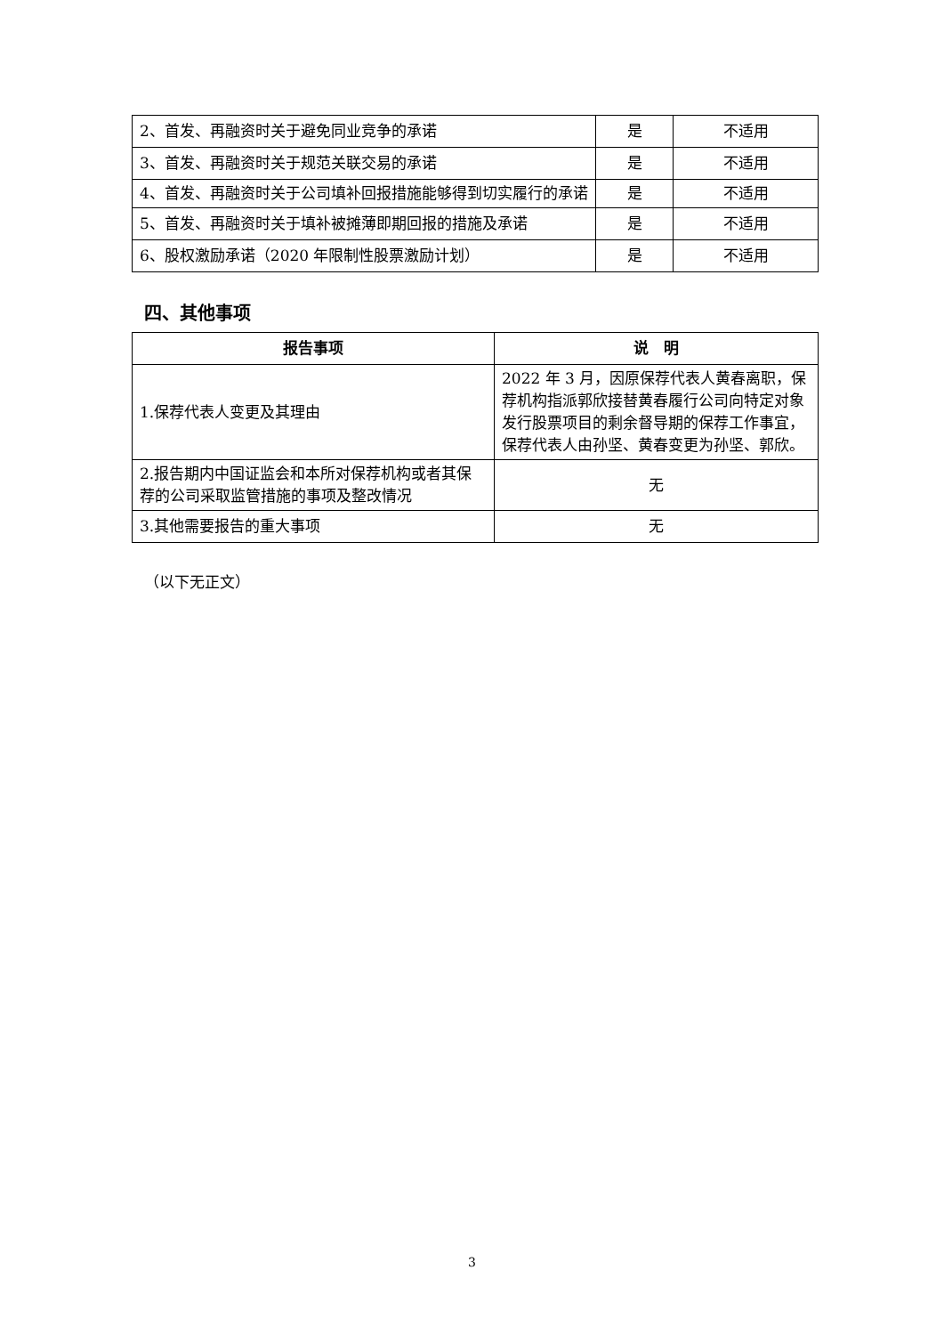| 2、首发、再融资时关于避免同业竞争的承诺 | 是 | 不适用 |
| 3、首发、再融资时关于规范关联交易的承诺 | 是 | 不适用 |
| 4、首发、再融资时关于公司填补回报措施能够得到切实履行的承诺 | 是 | 不适用 |
| 5、首发、再融资时关于填补被摊薄即期回报的措施及承诺 | 是 | 不适用 |
| 6、股权激励承诺（2020 年限制性股票激励计划） | 是 | 不适用 |
四、其他事项
| 报告事项 | 说 明 |
| --- | --- |
| 1.保荐代表人变更及其理由 | 2022 年 3 月，因原保荐代表人黄春离职，保荐机构指派郭欣接替黄春履行公司向特定对象发行股票项目的剩余督导期的保荐工作事宜，保荐代表人由孙坚、黄春变更为孙坚、郭欣。 |
| 2.报告期内中国证监会和本所对保荐机构或者其保荐的公司采取监管措施的事项及整改情况 | 无 |
| 3.其他需要报告的重大事项 | 无 |
（以下无正文）
3